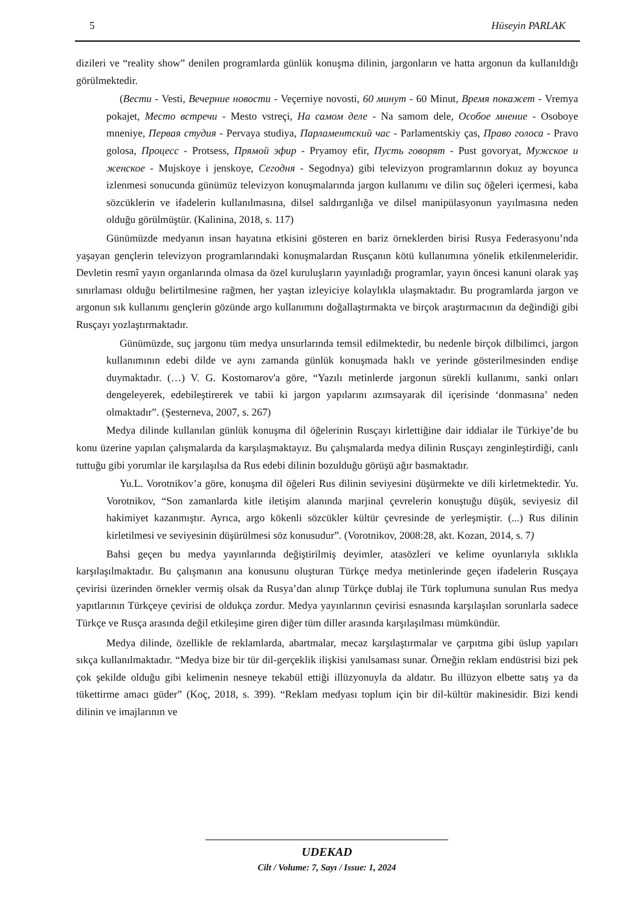5 Hüseyin PARLAK
dizileri ve “reality show” denilen programlarda günlük konuşma dilinin, jargonların ve hatta argonun da kullanıldığı görülmektedir.
(Вести - Vesti, Вечерние новости - Veçerniye novosti, 60 минут - 60 Minut, Время покажет - Vremya pokajet, Место встречи - Mesto vstreçi, На самом деле - Na samom dele, Особое мнение - Osoboye mneniye, Первая студия - Pervaya studiya, Парламентский час - Parlamentskiy ças, Право голоса - Pravo golosa, Процесс - Protsess, Прямой эфир - Pryamoy efir, Пусть говорят - Pust govoryat, Мужское и женское - Mujskoye i jenskoye, Сегодня - Segodnya) gibi televizyon programlarının dokuz ay boyunca izlenmesi sonucunda günümüz televizyon konuşmalarında jargon kullanımı ve dilin suç öğeleri içermesi, kaba sözcüklerin ve ifadelerin kullanılmasına, dilsel saldırganlığa ve dilsel manipülasyonun yayılmasına neden olduğu görülmüştür. (Kalinina, 2018, s. 117)
Günümüzde medyanın insan hayatına etkisini gösteren en bariz örneklerden birisi Rusya Federasyonu’nda yaşayan gençlerin televizyon programlarındaki konuşmalardan Rusçanın kötü kullanımına yönelik etkilenmeleridir. Devletin resmî yayın organlarında olmasa da özel kuruluşların yayınladığı programlar, yayın öncesi kanuni olarak yaş sınırlaması olduğu belirtilmesine rağmen, her yaştan izleyiciye kolaylıkla ulaşmaktadır. Bu programlarda jargon ve argonun sık kullanımı gençlerin gözünde argo kullanımını doğallaştırmakta ve birçok araştırmacının da değindiği gibi Rusçayı yozlaştırmaktadır.
Günümüzde, suç jargonu tüm medya unsurlarında temsil edilmektedir, bu nedenle birçok dilbilimci, jargon kullanımının edebi dilde ve aynı zamanda günlük konuşmada haklı ve yerinde gösterilmesinden endişe duymaktadır. (…) V. G. Kostomarov'a göre, “Yazılı metinlerde jargonun sürekli kullanımı, sanki onları dengeleyerek, edebileştirerek ve tabii ki jargon yapılarını azımsayarak dil içerisinde ‘donmasına’ neden olmaktadır”. (Şesterneva, 2007, s. 267)
Medya dilinde kullanılan günlük konuşma dil öğelerinin Rusçayı kirlettiğine dair iddialar ile Türkiye’de bu konu üzerine yapılan çalışmalarda da karşılaşmaktayız. Bu çalışmalarda medya dilinin Rusçayı zenginleştirdiği, canlı tuttuğu gibi yorumlar ile karşılaşılsa da Rus edebi dilinin bozulduğu görüşü ağır basmaktadır.
Yu.L. Vorotnikov’a göre, konuşma dil öğeleri Rus dilinin seviyesini düşürmekte ve dili kirletmektedir. Yu. Vorotnikov, “Son zamanlarda kitle iletişim alanında marjinal çevrelerin konuştuğu düşük, seviyesiz dil hakimiyet kazanmıştır. Ayrıca, argo kökenli sözcükler kültür çevresinde de yerleşmiştir. (...) Rus dilinin kirletilmesi ve seviyesinin düşürülmesi söz konusudur”. (Vorotnikov, 2008:28, akt. Kozan, 2014, s. 7)
Bahsi geçen bu medya yayınlarında değiştirilmiş deyimler, atasözleri ve kelime oyunlarıyla sıklıkla karşılaşılmaktadır. Bu çalışmanın ana konusunu oluşturan Türkçe medya metinlerinde geçen ifadelerin Rusçaya çevirisi üzerinden örnekler vermiş olsak da Rusya’dan alınıp Türkçe dublaj ile Türk toplumuna sunulan Rus medya yapıtlarının Türkçeye çevirisi de oldukça zordur. Medya yayınlarının çevirisi esnasında karşılaşılan sorunlarla sadece Türkçe ve Rusça arasında değil etkileşime giren diğer tüm diller arasında karşılaşılması mümkündür.
Medya dilinde, özellikle de reklamlarda, abartmalar, mecaz karşılaştırmalar ve çarpıtma gibi üslup yapıları sıkça kullanılmaktadır. “Medya bize bir tür dil-gerçeklik ilişkisi yanılsaması sunar. Örneğin reklam endüstrisi bizi pek çok şekilde olduğu gibi kelimenin nesneye tekabül ettiği illüzyonuyla da aldatır. Bu illüzyon elbette satış ya da tükettirme amacı güder” (Koç, 2018, s. 399). “Reklam medyası toplum için bir dil-kültür makinesidir. Bizi kendi dilinin ve imajlarının ve
UDEKAD
Cilt / Volume: 7, Sayı / Issue: 1, 2024